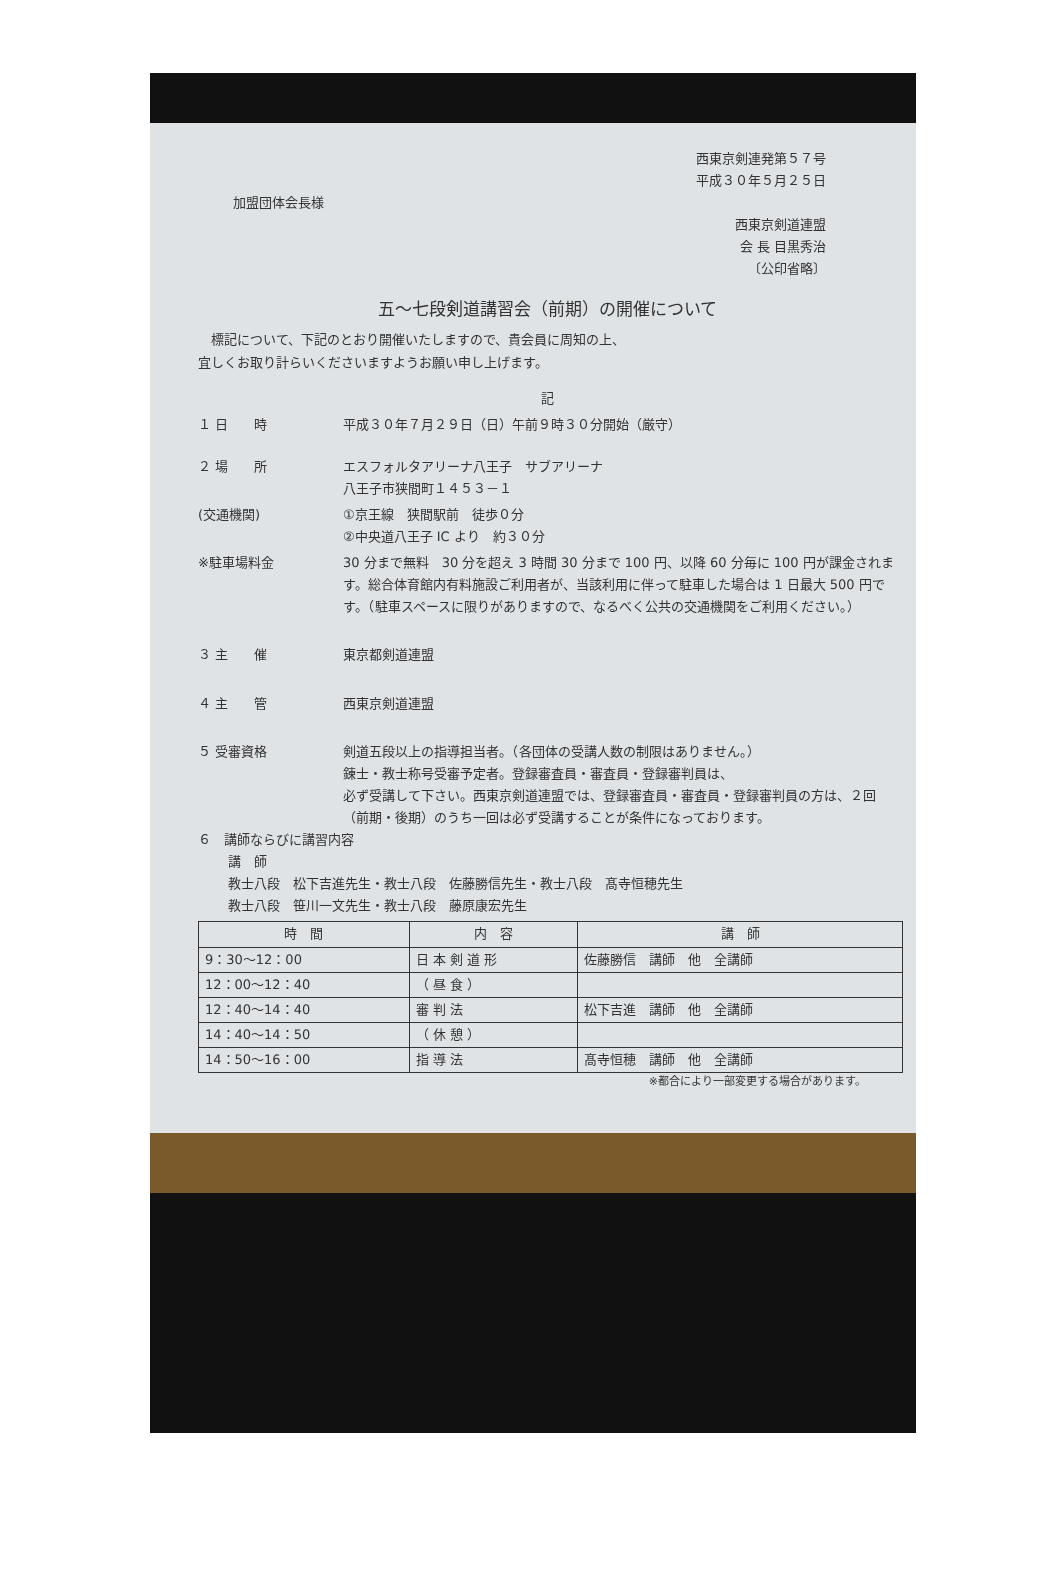西東京剣連発第５７号
平成３０年５月２５日
加盟団体会長様
西東京剣道連盟
会 長 目黒秀治
〔公印省略〕
五～七段剣道講習会（前期）の開催について
　標記について、下記のとおり開催いたしますので、貴会員に周知の上、
宜しくお取り計らいくださいますようお願い申し上げます。
記
１ 日　　時 平成３０年７月２９日（日）午前９時３０分開始（厳守）
２ 場　　所 エスフォルタアリーナ八王子　サブアリーナ
八王子市狭間町１４５３－１
(交通機関) ①京王線　狭間駅前　徒歩０分
②中央道八王子 IC より　約３０分
※駐車場料金 30 分まで無料　30 分を超え 3 時間 30 分まで 100 円、以降 60 分毎に 100 円が課金されます。総合体育館内有料施設ご利用者が、当該利用に伴って駐車した場合は 1 日最大 500 円です。（駐車スペースに限りがありますので、なるべく公共の交通機関をご利用ください。）
３ 主　　催 東京都剣道連盟
４ 主　　管 西東京剣道連盟
５ 受審資格 剣道五段以上の指導担当者。（各団体の受講人数の制限はありません。）
錬士・教士称号受審予定者。登録審査員・審査員・登録審判員は、
必ず受講して下さい。西東京剣道連盟では、登録審査員・審査員・登録審判員の方は、２回（前期・後期）のうち一回は必ず受講することが条件になっております。
６　講師ならびに講習内容
講　師
教士八段　松下吉進先生・教士八段　佐藤勝信先生・教士八段　髙寺恒穂先生
教士八段　笹川一文先生・教士八段　藤原康宏先生
| 時 間 | 内 容 | 講 師 |
| --- | --- | --- |
| 9：30～12：00 | 日 本 剣 道 形 | 佐藤勝信 講師 他 全講師 |
| 12：00～12：40 | （ 昼 食 ） | |
| 12：40～14：40 | 審 判 法 | 松下吉進 講師 他 全講師 |
| 14：40～14：50 | （ 休 憩 ） | |
| 14：50～16：00 | 指 導 法 | 髙寺恒穂 講師 他 全講師 |
※都合により一部変更する場合があります。